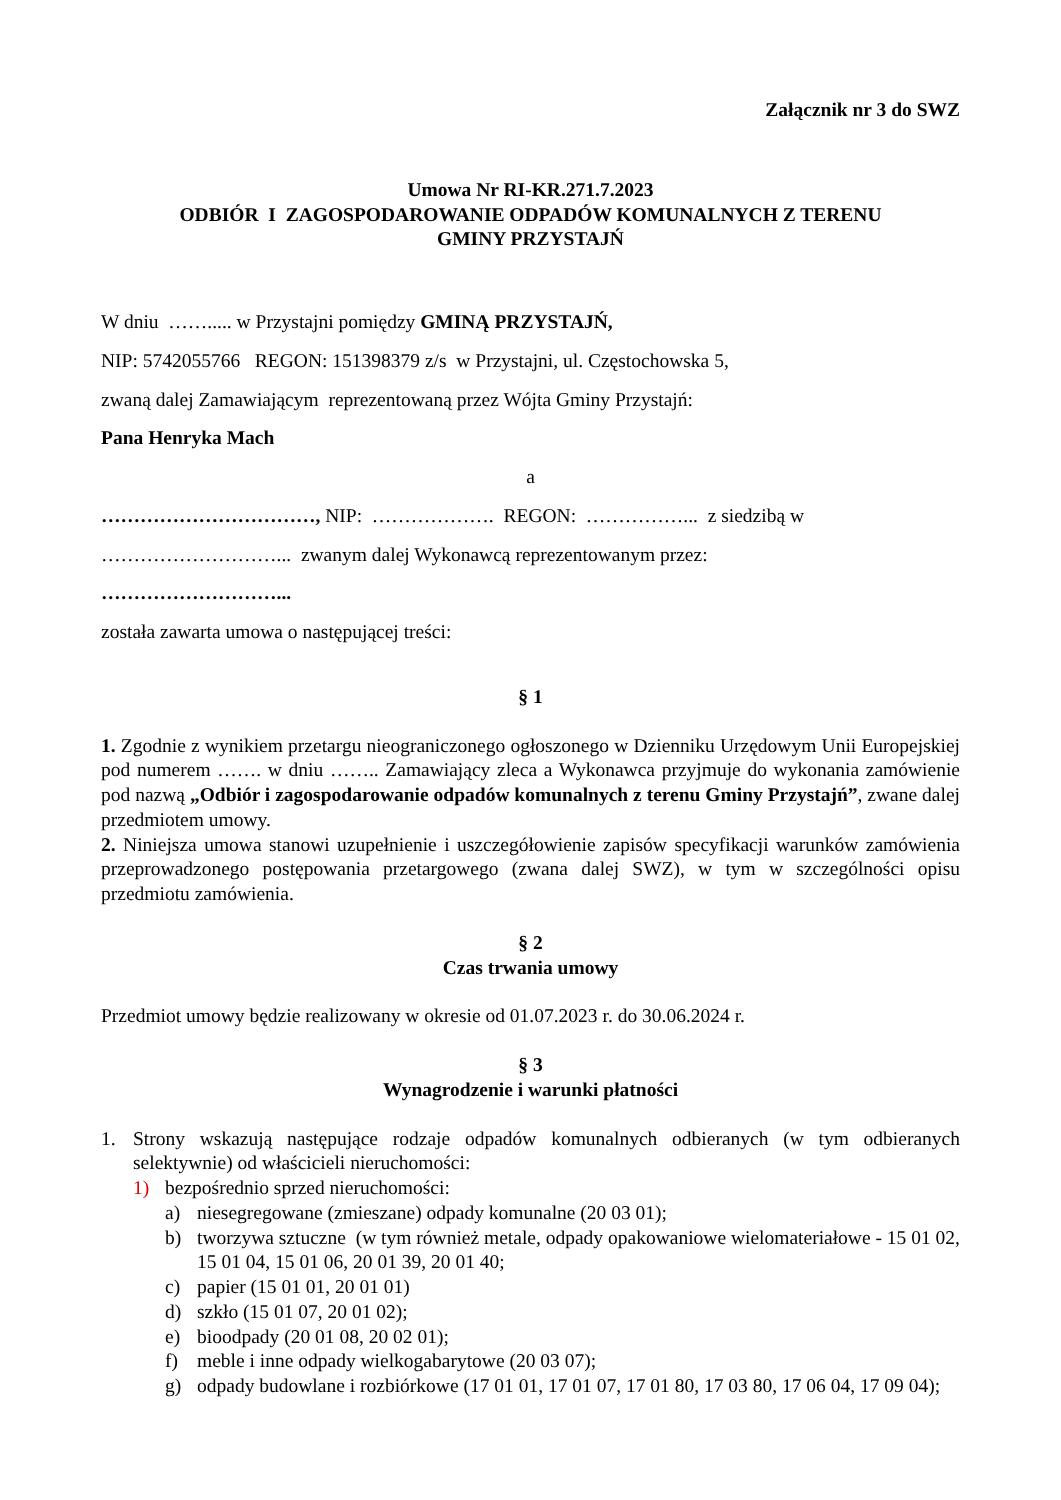Załącznik nr 3 do SWZ
Umowa Nr RI-KR.271.7.2023
ODBIÓR I ZAGOSPODAROWANIE ODPADÓW KOMUNALNYCH Z TERENU
GMINY PRZYSTAJŃ
W dniu ……..... w Przystajni pomiędzy GMINĄ PRZYSTAJŃ,
NIP: 5742055766 REGON: 151398379 z/s w Przystajni, ul. Częstochowska 5,
zwaną dalej Zamawiającym reprezentowaną przez Wójta Gminy Przystajń:
Pana Henryka Mach
a
……………………………, NIP: ………………. REGON: ……………... z siedzibą w
………………………... zwanym dalej Wykonawcą reprezentowanym przez:
………………………...
została zawarta umowa o następującej treści:
§ 1
1. Zgodnie z wynikiem przetargu nieograniczonego ogłoszonego w Dzienniku Urzędowym Unii Europejskiej pod numerem ……. w dniu …….. Zamawiający zleca a Wykonawca przyjmuje do wykonania zamówienie pod nazwą „Odbiór i zagospodarowanie odpadów komunalnych z terenu Gminy Przystajń”, zwane dalej przedmiotem umowy.
2. Niniejsza umowa stanowi uzupełnienie i uszczegółowienie zapisów specyfikacji warunków zamówienia przeprowadzonego postępowania przetargowego (zwana dalej SWZ), w tym w szczególności opisu przedmiotu zamówienia.
§ 2
Czas trwania umowy
Przedmiot umowy będzie realizowany w okresie od 01.07.2023 r. do 30.06.2024 r.
§ 3
Wynagrodzenie i warunki płatności
1. Strony wskazują następujące rodzaje odpadów komunalnych odbieranych (w tym odbieranych selektywnie) od właścicieli nieruchomości:
1) bezpośrednio sprzed nieruchomości:
a) niesegregowane (zmieszane) odpady komunalne (20 03 01);
b) tworzywa sztuczne (w tym również metale, odpady opakowaniowe wielomateriałowe - 15 01 02, 15 01 04, 15 01 06, 20 01 39, 20 01 40;
c) papier (15 01 01, 20 01 01)
d) szkło (15 01 07, 20 01 02);
e) bioodpady (20 01 08, 20 02 01);
f) meble i inne odpady wielkogabarytowe (20 03 07);
g) odpady budowlane i rozbiórkowe (17 01 01, 17 01 07, 17 01 80, 17 03 80, 17 06 04, 17 09 04);